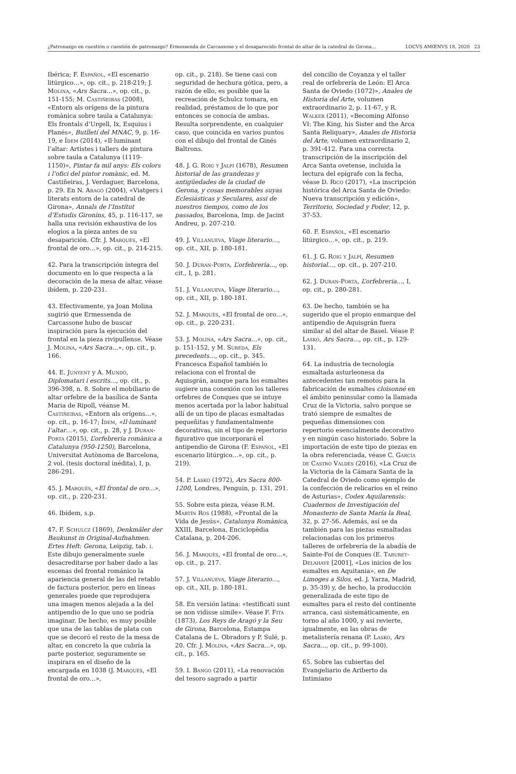¿Patronazgo en cuestión o cuestión de patronazgo? Ermessenda de Carcassone y el desaparecido frontal de altar de la catedral de Girona… LOCVS AMŒNVS 18, 2020 23
Ibérica; F. Español, «El escenario litúrgico…», op. cit., p. 218-219; J. Molina, «Ars Sacra…», op. cit., p. 151-155; M. Castiñeiras (2008), «Entorn als orígens de la pintura romànica sobre taula a Catalunya: Els frontals d’Urgell, Ix, Esquius i Planés», Butlletí del MNAC, 9, p. 16-19, e Ídem (2014), «Il·luminant l’altar: Artistes i tallers de pintura sobre taula a Catalunya (1119-1150)», Pintar fa mil anys: Els colors i l’ofici del pintor romànic, ed. M. Castiñeiras, J. Verdaguer, Barcelona, p. 29. En N. Aragó (2004), «Viatgers i literats entorn de la catedral de Girona», Annals de l’Institut d’Estudis Gironins, 45, p. 116-117, se halla una revisión exhaustiva de los elogios a la pieza antes de su desaparición. Cfr. J. Marquès, «El frontal de oro…», op. cit., p. 214-215.
42. Para la transcripción íntegra del documento en lo que respecta a la decoración de la mesa de altar, véase ibídem, p. 220-231.
43. Efectivamente, ya Joan Molina sugirió que Ermessenda de Carcassone hubo de buscar inspiración para la ejecución del frontal en la pieza rivipullense. Véase J. Molina, «Ars Sacra…», op. cit., p. 166.
44. E. Junyent y A. Mundó, Diplomatari i escrits…, op. cit., p. 396-398, n. 8. Sobre el mobiliario de altar orfebre de la basílica de Santa Maria de Ripoll, véanse M. Castiñeiras, «Entorn als orígens…», op. cit., p. 16-17; Ídem, «Il·luminant l’altar…», op. cit., p. 28, y J. Duran-Porta (2015), L’orfebreria romànica a Catalunya (950-1250), Barcelona, Universitat Autònoma de Barcelona, 2 vol. (tesis doctoral inédita), I, p. 286-291.
45. J. Marquès, «El frontal de oro…», op. cit., p. 220-231.
46. Ibídem, s.p.
47. F. Schulcz (1869), Denkmäler der Baukunst in Original-Aufnahmen. Ertes Heft: Gerona, Leipzig, tab. i. Este dibujo generalmente suele desacreditarse por haber dado a las escenas del frontal románico la apariencia general de las del retablo de factura posterior, pero en líneas generales puede que reprodujera una imagen menos alejada a la del antipendio de lo que uno se podría imaginar. De hecho, es muy posible que una de las tablas de plata con que se decoró el resto de la mesa de altar, en concreto la que cubría la parte posterior, seguramente se inspirara en el diseño de la encargada en 1038 (J. Marquès, «El frontal de oro…»,
op. cit., p. 218). Se tiene casi con seguridad de hechura gótica, pero, a razón de ello, es posible que la recreación de Schulcz tomara, en realidad, préstamos de lo que por entonces se conocía de ambas. Resulta sorprendente, en cualquier caso, que coincida en varios puntos con el dibujo del frontal de Ginés Baltrons.
48. J. G. Roig y Jalpí (1678), Resumen historial de las grandezas y antigüedades de la ciudad de Gerona, y cosas memorables suyas Eclesiásticas y Seculares, assi de nuestros tiempos, como de los passados, Barcelona, Imp. de Jacint Andreu, p. 207-210.
49. J. Villanueva, Viage literario…, op. cit., XII, p. 180-181.
50. J. Duran-Porta, L’orfebreria…, op. cit., I, p. 281.
51. J. Villanueva, Viage literario…, op. cit., XII, p. 180-181.
52. J. Marquès, «El frontal de oro…», op. cit., p. 220-231.
53. J. Molina, «Ars Sacra…», op. cit., p. 151-152, y M. Sureda, Els precedents…, op. cit., p. 345. Francesca Español también lo relaciona con el frontal de Aquisgrán, aunque para los esmaltes sugiere una conexión con los talleres orfebres de Conques que se intuye menos acertada por la labor habitual allí de un tipo de placas esmaltadas pequeñitas y fundamentalmente decorativas, sin el tipo de repertorio figurativo que incorporará el antipendio de Girona (F. Español, «El escenario litúrgico…», op. cit., p. 219).
54. P. Lasko (1972), Ars Sacra 800-1200, Londres, Penguin, p. 131, 291.
55. Sobre esta pieza, véase R.M. Martín Ros (1988), «Frontal de la Vida de Jesús», Catalunya Romànica, XXIII, Barcelona, Enciclopèdia Catalana, p. 204-206.
56. J. Marquès, «El frontal de oro…», op. cit., p. 217.
57. J. Villanueva, Viage literario…, op. cit., XII, p. 180-181.
58. En versión latina: «testificati sunt se non vidisse simile». Véase F. Fita (1873), Los Reys de Aragó y la Seu de Girona, Barcelona, Estampa Catalana de L. Obradors y P. Sulé, p. 20. Cfr. J. Molina, «Ars Sacra…», op. cit., p. 165.
59. I. Bango (2011), «La renovación del tesoro sagrado a partir
del concilio de Coyanza y el taller real de orfebrería de León: El Arca Santa de Oviedo (1072)», Anales de Historia del Arte, volumen extraordinario 2, p. 11-67, y R. Walker (2011), «Becoming Alfonso VI: The King, his Sister and the Arca Santa Reliquary», Anales de Historia del Arte, volumen extraordinario 2, p. 391-412. Para una correcta transcripción de la inscripción del Arca Santa ovetense, incluida la lectura del epígrafe con la fecha, véase D. Rico (2017), «La inscripción histórica del Arca Santa de Oviedo: Nueva transcripción y edición», Territorio, Sociedad y Poder, 12, p. 37-53.
60. F. Español, «El escenario litúrgico…», op. cit., p. 219.
61. J. G. Roig y Jalpí, Resumen historial…, op. cit., p. 207-210.
62. J. Duran-Porta, L’orfebreria…, I, op. cit., p. 280-281.
63. De hecho, también se ha sugerido que el propio enmarque del antipendio de Aquisgrán fuera similar al del altar de Basel. Véase P. Lasko, Ars Sacra…, op. cit., p. 129-131.
64. La industria de tecnología esmaltada asturleonesa da antecedentes tan remotos para la fabricación de esmaltes cloisonné en el ámbito peninsular como la llamada Cruz de la Victoria, salvo porque se trató siempre de esmaltes de pequeñas dimensiones con repertorio esencialmente decorativo y en ningún caso historiado. Sobre la importación de este tipo de piezas en la obra referenciada, véase C. García de Castro Valdés (2016), «La Cruz de la Victoria de la Cámara Santa de la Catedral de Oviedo como ejemplo de la confección de relicarios en el reino de Asturias», Codex Aquilarensis: Cuadernos de Investigación del Monasterio de Santa María la Real, 32, p. 27-56. Además, así se da también para las piezas esmaltadas relacionadas con los primeros talleres de orfebrería de la abadía de Sainte-Foi de Conques (E. Taburet-Delahaye [2001], «Los inicios de los esmaltes en Aquitania», en De Limoges a Silos, ed. J. Yarza, Madrid, p. 35-39) y, de hecho, la producción generalizada de este tipo de esmaltes para el resto del continente arranca, casi sistemáticamente, en torno al año 1000, y así revierte, igualmente, en las obras de metalistería renana (P. Lasko, Ars Sacra…, op. cit., p. 99-100).
65. Sobre las cubiertas del Evangeliario de Ariberto da Intimiano